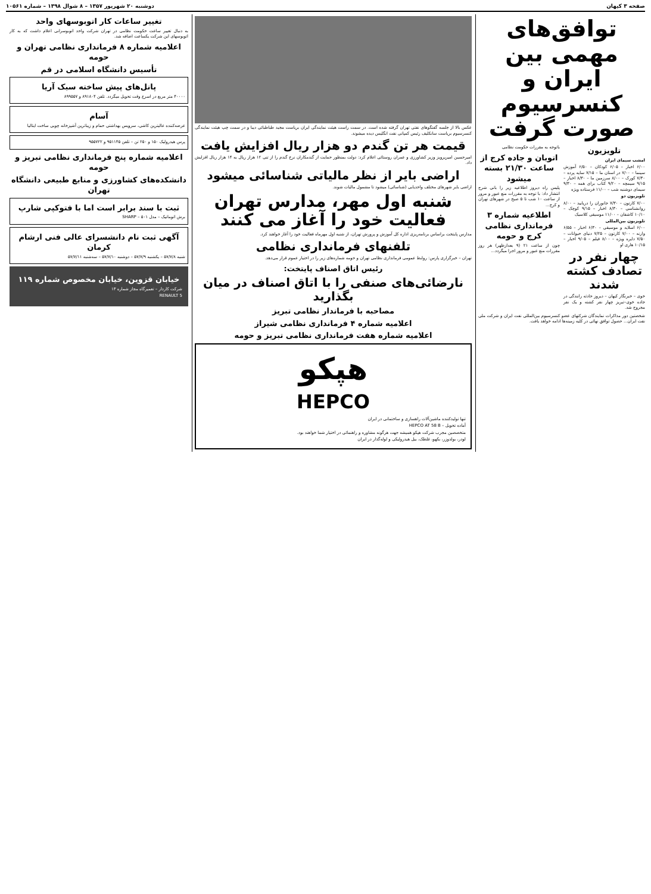صفحه ۳ کیهان دوشنبه ۲۰ شهریور ۱۳۵۷ – ۸ شوال ۱۳۹۸ – شماره ۱۰۵۶۱
توافق‌های مهمی بین ایران و کنسرسیوم صورت گرفت
تلویزیون
امشب سیمای ایران
۶/۰۰ اخبار – ۶/۰۵ کودکان – ۶/۵۰ آموزش سینما – ۷/۰۰ در استان ما – ۷/۱۵ سایه پرده – ۷/۳۰ کورک – ۸/۰۰ سرزمین ما – ۸/۳۰ اخبار – ۹/۱۵ سیمچه – ۹/۲۰ کتاب برای همه – ۹/۳۰ سیمای دوشنبه شب – ۱۱/۰۰ فرستاده ویژه
تلویزیون دو
۷/۰۰ کارتون – ۷/۳۰ جانوران را دریابید – ۸/۰۰ روانشناسی – ۸/۳۰ اخبار – ۹/۱۵ کوچک – ۱۰/۱۰ کاشفان – ۱۱/۰۰ موسیقی کلاسیک
تلویزیون بین‌المللی
۶/۰۰ اسلاید و موسیقی – ۶/۳۰ اخبار – ۶/۵۵ وارنه – ۷/۰۰ کارتون – ۷/۲۵ دنیای حیوانات – ۷/۵۰ دایره ویژه – ۸/۰۰ فیلم – ۹/۰۵ اخبار – ۱۰/۱۵ هاری او
چهار نفر در تصادف کشته شدند
خوی – خبرنگار کیهان – دیروز حادثه رانندگی در جاده خوی–تبریز چهار نفر کشته و یک نفر مجروح شد.
باتوجه به مقررات حکومت نظامی
اتوبان و جاده کرج از ساعت ۲۱/۳۰ بسته میشود
پلیس راه دیروز اطلاعیه زیر را بانی شرح انتشار داد: با توجه به مقررات منع عبور و مرور از ساعت ۱۰ شب تا ۵ صبح در شهرهای تهران و کرج...
اطلاعیه شماره ۳ فرمانداری نظامی کرج و حومه
چون از ساعت ۲۱ (۹ بعدازظهر) هر روز مقررات منع عبور و مرور اجرا میگردد...
شخصتین دور مذاکرات نمایندگان شرکتهای عضو کنسرسیوم بین‌المللی نفت ایران و شرکت ملی نفت ایران... حصول توافق نهائی در کلیه زمینه‌ها ادامه خواهد یافت.
عکس بالا از جلسه گفتگوهای نفتی تهران گرفته شده است. در سمت راست هیئت نمایندگی ایران بریاست مجید طباطبائی دیبا و در سمت چپ هیئت نمایندگی کنسرسیوم بریاست سانکلیف رئیس کمپانی نفت انگلیس دیده میشوند.
قیمت هر تن گندم دو هزار ریال افزایش یافت
امیرحسین امیرپرویز وزیر کشاورزی و عمران روستائی اعلام کرد: دولت بمنظور حمایت از گندمکاران نرخ گندم را از تنی ۱۲ هزار ریال به ۱۴ هزار ریال افزایش داد.
اراضی بایر از نظر مالیاتی شناسائی میشود
اراضی بایر شهرهای مختلف واحدیابی (شناسائی) میشود تا مشمول مالیات شوند.
شنبه اول مهر، مدارس تهران فعالیت خود را آغاز می کنند
مدارس پایتخت براساس برنامه‌ریزی اداره کل آموزش و پرورش تهران، از شنبه اول مهرماه فعالیت خود را آغاز خواهند کرد.
تلفنهای فرمانداری نظامی
تهران – خبرگزاری پارس: روابط عمومی فرمانداری نظامی تهران و حومه شماره‌های زیر را در اختیار عموم قرار می‌دهد.
رئیس اتاق اصناف پایتخت:
نارضائی‌های صنفی را با اتاق اصناف در میان بگذارید
مصاحبه با فرماندار نظامی تبریز
اعلامیه شماره ۴ فرمانداری نظامی شیراز
اعلامیه شماره هفت فرمانداری نظامی تبریز و حومه
هپکو
HEPCO
تنها تولیدکننده ماشین‌آلات راهسازی و ساختمانی در ایران
آماده تحویل – HEPCO AT 58 B
متخصصین مجرب شرکت هپکو همیشه جهت هرگونه مشاوره و راهنمائی در اختیار شما خواهند بود.
لودر، بولدوزر، بکهو، غلطک، بیل هیدرولیکی و لوله‌گذار در ایران
تغییر ساعات کار اتوبوسهای واحد
به دنبال تغییر ساعت حکومت نظامی در تهران شرکت واحد اتوبوسرانی اعلام داشت که به کار اتوبوسهای این شرکت یکساعت اضافه شد.
اعلامیه شماره ۸ فرمانداری نظامی تهران و حومه
تأسیس دانشگاه اسلامی در قم
پانل‌های پیش ساخته سبک آریا
۴۰۰۰۰ متر مربع در اسرع وقت تحویل میگردد. تلفن ۸۹۱۸۰۴ و ۸۹۹۵۵۷
آسام
عرضه‌کننده عالیترین کاشی، سرویس بهداشتی حمام و زیباترین آشپزخانه چوبی ساخت ایتالیا
پرس هیدرولیک ۱۵۰ و ۲۵۰ تن – تلفن ۹۵۱۱۴۵ و ۹۵۵۷۲۲
اعلامیه شماره پنج فرمانداری نظامی تبریز و حومه
دانشکده‌های کشاورزی و منابع طبیعی دانشگاه تهران
ثبت با سند برابر است اما با فتوکپی شارپ
برش اتوماتیک – مدل ۵۰۱ – SHARP
آگهی ثبت نام دانشسرای عالی فنی ارشام کرمان
شنبه ۵۷/۷/۸ – یکشنبه ۵۷/۷/۹ – دوشنبه ۵۷/۷/۱۰ – سه‌شنبه ۵۷/۷/۱۱
خیابان قزوین، خیابان مخصوص شماره ۱۱۹
شرکت کاردار – تعمیرگاه مجاز شماره ۱۳
RENAULT 5